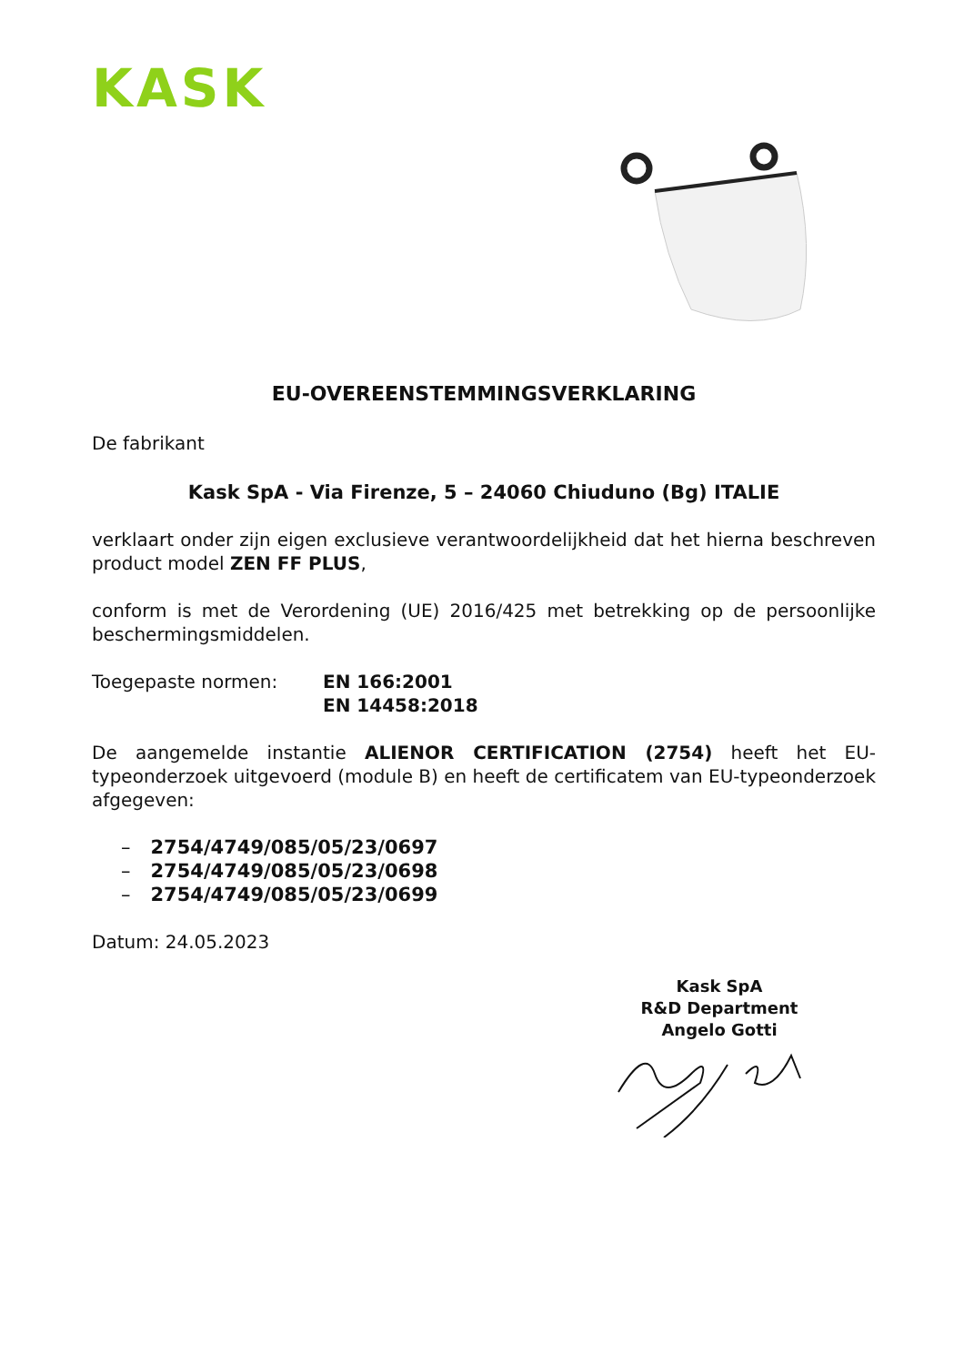KASK
EU-OVEREENSTEMMINGSVERKLARING
De fabrikant
Kask SpA - Via Firenze, 5 – 24060 Chiuduno (Bg) ITALIE
verklaart onder zijn eigen exclusieve verantwoordelijkheid dat het hierna beschreven product model ZEN FF PLUS,
conform is met de Verordening (UE) 2016/425 met betrekking op de persoonlijke beschermingsmiddelen.
Toegepaste normen: EN 166:2001
EN 14458:2018
De aangemelde instantie ALIENOR CERTIFICATION (2754) heeft het EU-typeonderzoek uitgevoerd (module B) en heeft de certificatem van EU-typeonderzoek afgegeven:
– 2754/4749/085/05/23/0697
– 2754/4749/085/05/23/0698
– 2754/4749/085/05/23/0699
Datum: 24.05.2023
Kask SpA
R&D Department
Angelo Gotti